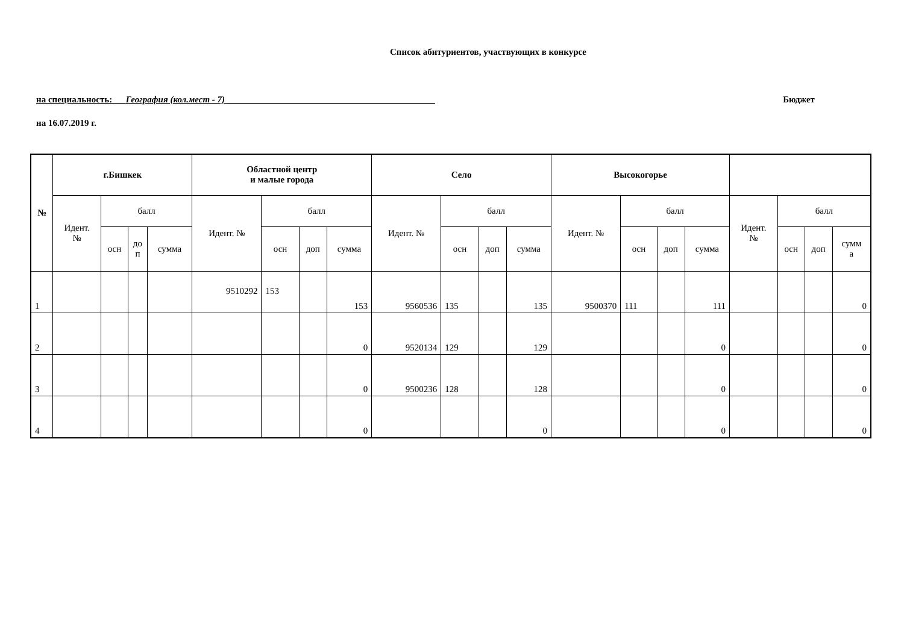Список абитуриентов, участвующих в конкурсе
на специальность: География (кол.мест - 7) ______________________________________________ Бюджет
на 16.07.2019 г.
| № | г.Бишкек | | | | Областной центр и малые города | | | | Село | | | | Высокогорье | | | | | | | |
| --- | --- | --- | --- | --- | --- | --- | --- | --- | --- | --- | --- | --- | --- | --- | --- | --- | --- | --- | --- | --- |
| | Идент. № | балл | | | Идент. № | балл | | | Идент. № | балл | | | Идент. № | балл | | | Идент. № | балл | | |
| | | осн | до п | сумма | | осн | доп | сумма | | осн | доп | сумма | | осн | доп | сумма | | осн | доп | сумм а |
| 1 | | | | | 9510292 | 153 | | 153 | 9560536 | 135 | | 135 | 9500370 | 111 | | 111 | | | | 0 |
| 2 | | | | | | | | 0 | 9520134 | 129 | | 129 | | | | 0 | | | | 0 |
| 3 | | | | | | | | 0 | 9500236 | 128 | | 128 | | | | 0 | | | | 0 |
| 4 | | | | | | | | 0 | | | | 0 | | | | 0 | | | | 0 |